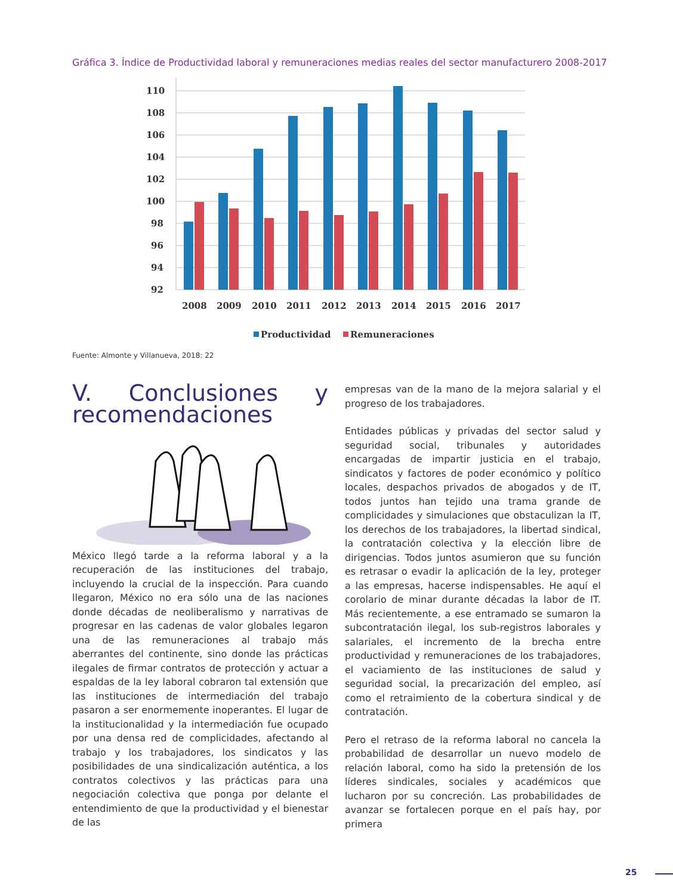Gráfica 3. Índice de Productividad laboral y remuneraciones medias reales del sector manufacturero 2008-2017
110
108
106
104
102
100
98
96
94
92
2008
2009
2010
2011
2012
2013
2014
2015
2016
2017
Productividad
Remuneraciones
Fuente: Almonte y Villanueva, 2018: 22
V. Conclusiones y recomendaciones
México llegó tarde a la reforma laboral y a la recuperación de las instituciones del trabajo, incluyendo la crucial de la inspección. Para cuando llegaron, México no era sólo una de las naciones donde décadas de neoliberalismo y narrativas de progresar en las cadenas de valor globales legaron una de las remuneraciones al trabajo más aberrantes del continente, sino donde las prácticas ilegales de firmar contratos de protección y actuar a espaldas de la ley laboral cobraron tal extensión que las instituciones de intermediación del trabajo pasaron a ser enormemente inoperantes. El lugar de la institucionalidad y la intermediación fue ocupado por una densa red de complicidades, afectando al trabajo y los trabajadores, los sindicatos y las posibilidades de una sindicalización auténtica, a los contratos colectivos y las prácticas para una negociación colectiva que ponga por delante el entendimiento de que la productividad y el bienestar de las
empresas van de la mano de la mejora salarial y el progreso de los trabajadores.
Entidades públicas y privadas del sector salud y seguridad social, tribunales y autoridades encargadas de impartir justicia en el trabajo, sindicatos y factores de poder económico y político locales, despachos privados de abogados y de IT, todos juntos han tejido una trama grande de complicidades y simulaciones que obstaculizan la IT, los derechos de los trabajadores, la libertad sindical, la contratación colectiva y la elección libre de dirigencias. Todos juntos asumieron que su función es retrasar o evadir la aplicación de la ley, proteger a las empresas, hacerse indispensables. He aquí el corolario de minar durante décadas la labor de IT. Más recientemente, a ese entramado se sumaron la subcontratación ilegal, los sub-registros laborales y salariales, el incremento de la brecha entre productividad y remuneraciones de los trabajadores, el vaciamiento de las instituciones de salud y seguridad social, la precarización del empleo, así como el retraimiento de la cobertura sindical y de contratación.
Pero el retraso de la reforma laboral no cancela la probabilidad de desarrollar un nuevo modelo de relación laboral, como ha sido la pretensión de los líderes sindicales, sociales y académicos que lucharon por su concreción. Las probabilidades de avanzar se fortalecen porque en el país hay, por primera
25